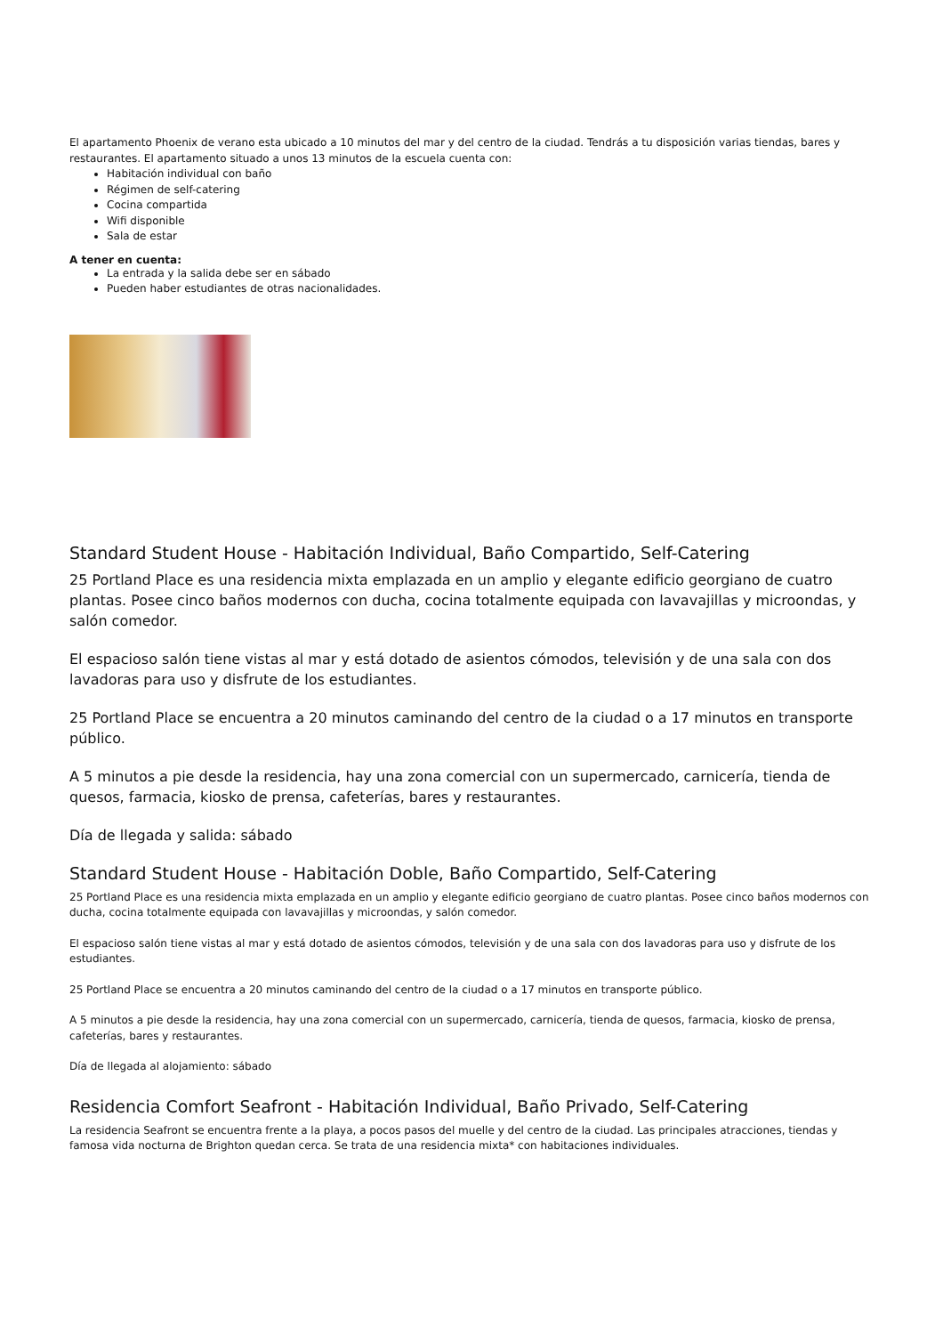El apartamento Phoenix de verano esta ubicado a 10 minutos del mar y del centro de la ciudad. Tendrás a tu disposición varias tiendas, bares y restaurantes. El apartamento situado a unos 13 minutos de la escuela cuenta con:
Habitación individual con baño
Régimen de self-catering
Cocina compartida
Wifi disponible
Sala de estar
A tener en cuenta:
La entrada y la salida debe ser en sábado
Pueden haber estudiantes de otras nacionalidades.
Standard Student House - Habitación Individual, Baño Compartido, Self-Catering
25 Portland Place es una residencia mixta emplazada en un amplio y elegante edificio georgiano de cuatro plantas. Posee cinco baños modernos con ducha, cocina totalmente equipada con lavavajillas y microondas, y salón comedor.
El espacioso salón tiene vistas al mar y está dotado de asientos cómodos, televisión y de una sala con dos lavadoras para uso y disfrute de los estudiantes.
25 Portland Place se encuentra a 20 minutos caminando del centro de la ciudad o a 17 minutos en transporte público.
A 5 minutos a pie desde la residencia, hay una zona comercial con un supermercado, carnicería, tienda de quesos, farmacia, kiosko de prensa, cafeterías, bares y restaurantes.
Día de llegada y salida: sábado
Standard Student House - Habitación Doble, Baño Compartido, Self-Catering
25 Portland Place es una residencia mixta emplazada en un amplio y elegante edificio georgiano de cuatro plantas. Posee cinco baños modernos con ducha, cocina totalmente equipada con lavavajillas y microondas, y salón comedor.
El espacioso salón tiene vistas al mar y está dotado de asientos cómodos, televisión y de una sala con dos lavadoras para uso y disfrute de los estudiantes.
25 Portland Place se encuentra a 20 minutos caminando del centro de la ciudad o a 17 minutos en transporte público.
A 5 minutos a pie desde la residencia, hay una zona comercial con un supermercado, carnicería, tienda de quesos, farmacia, kiosko de prensa, cafeterías, bares y restaurantes.
Día de llegada al alojamiento: sábado
Residencia Comfort Seafront - Habitación Individual, Baño Privado, Self-Catering
La residencia Seafront se encuentra frente a la playa, a pocos pasos del muelle y del centro de la ciudad. Las principales atracciones, tiendas y famosa vida nocturna de Brighton quedan cerca. Se trata de una residencia mixta* con habitaciones individuales.